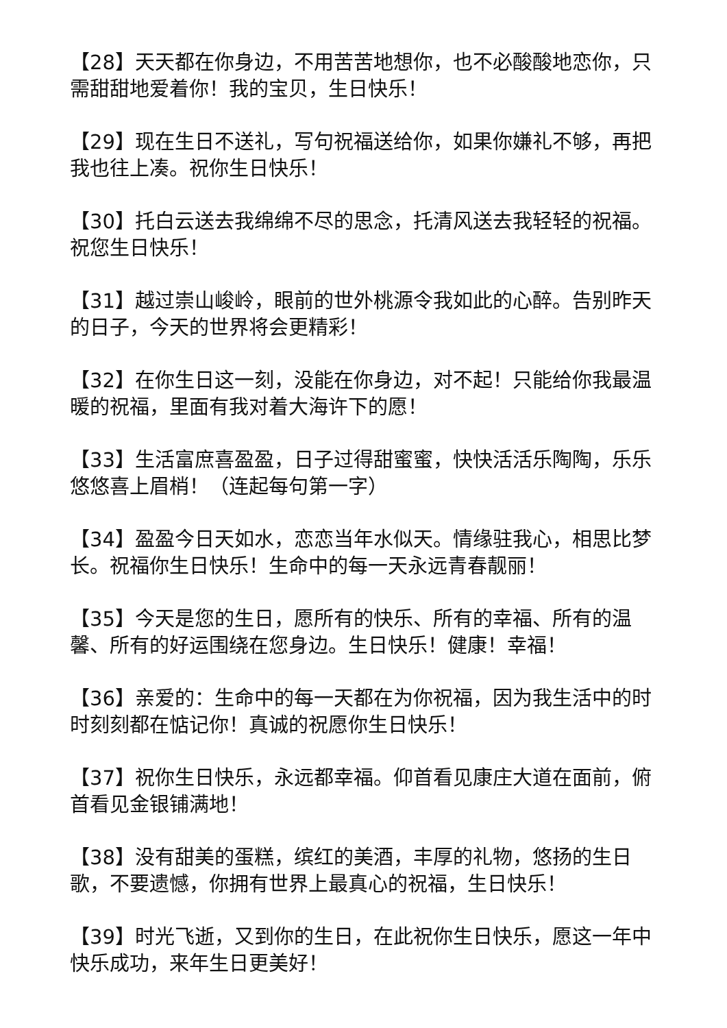【28】天天都在你身边，不用苦苦地想你，也不必酸酸地恋你，只需甜甜地爱着你！我的宝贝，生日快乐！
【29】现在生日不送礼，写句祝福送给你，如果你嫌礼不够，再把我也往上凑。祝你生日快乐！
【30】托白云送去我绵绵不尽的思念，托清风送去我轻轻的祝福。祝您生日快乐！
【31】越过崇山峻岭，眼前的世外桃源令我如此的心醉。告别昨天的日子，今天的世界将会更精彩！
【32】在你生日这一刻，没能在你身边，对不起！只能给你我最温暖的祝福，里面有我对着大海许下的愿！
【33】生活富庶喜盈盈，日子过得甜蜜蜜，快快活活乐陶陶，乐乐悠悠喜上眉梢！（连起每句第一字）
【34】盈盈今日天如水，恋恋当年水似天。情缘驻我心，相思比梦长。祝福你生日快乐！生命中的每一天永远青春靓丽！
【35】今天是您的生日，愿所有的快乐、所有的幸福、所有的温馨、所有的好运围绕在您身边。生日快乐！健康！幸福！
【36】亲爱的：生命中的每一天都在为你祝福，因为我生活中的时时刻刻都在惦记你！真诚的祝愿你生日快乐！
【37】祝你生日快乐，永远都幸福。仰首看见康庄大道在面前，俯首看见金银铺满地！
【38】没有甜美的蛋糕，缤红的美酒，丰厚的礼物，悠扬的生日歌，不要遗憾，你拥有世界上最真心的祝福，生日快乐！
【39】时光飞逝，又到你的生日，在此祝你生日快乐，愿这一年中快乐成功，来年生日更美好！